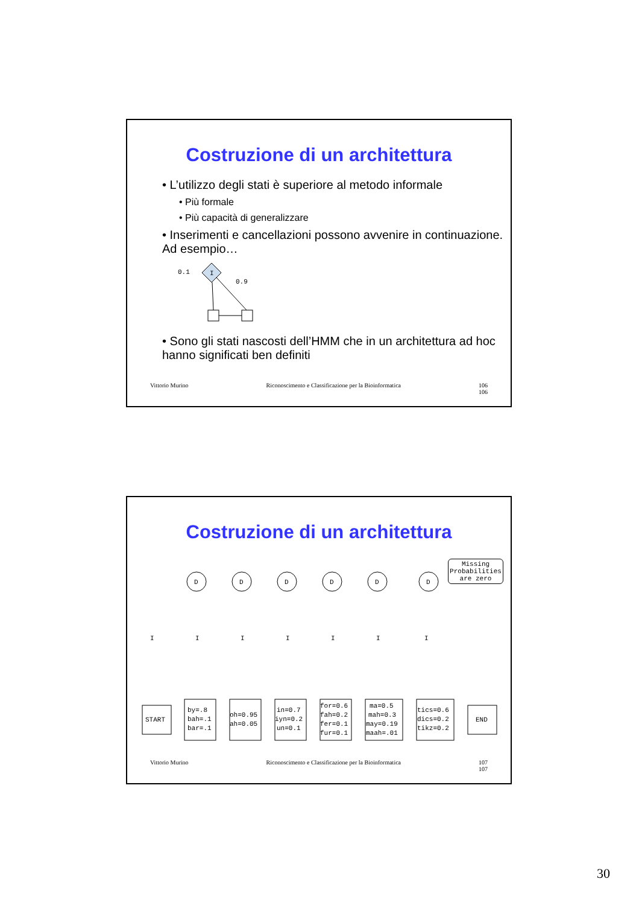Costruzione di un architettura
• L’utilizzo degli stati è superiore al metodo informale
• Più formale
• Più capacità di generalizzare
• Inserimenti e cancellazioni possono avvenire in continuazione. Ad esempio…
0.1
I
0.9
• Sono gli stati nascosti dell’HMM che in un architettura ad hoc hanno significati ben definiti
Vittorio Murino Riconoscimento e Classificazione per la Bioinformatica 106
106
Costruzione di un architettura
Missing Probabilities are zero
D
D
D
D
D
D
I
I
I
I
I
I
I
START
END
by=.8
bah=.1
bar=.1
oh=0.95
ah=0.05
in=0.7
iyn=0.2
un=0.1
for=0.6
fah=0.2
fer=0.1
fur=0.1
ma=0.5
mah=0.3
may=0.19
maah=.01
tics=0.6
dics=0.2
tikz=0.2
Vittorio Murino Riconoscimento e Classificazione per la Bioinformatica 107
107
30